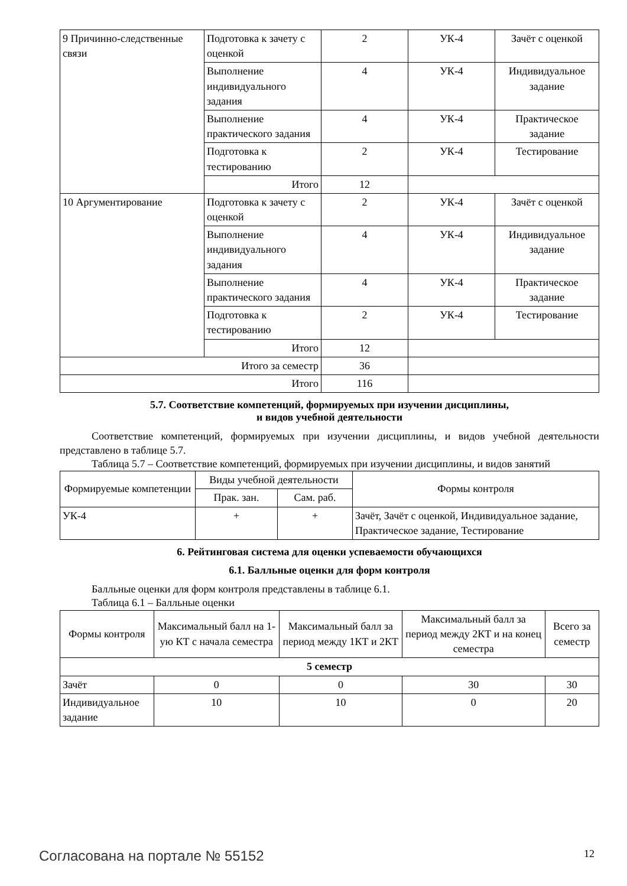| 9 Причинно-следственные связи | Подготовка к зачету с оценкой | 2 | УК-4 | Зачёт с оценкой |
| | Выполнение индивидуального задания | 4 | УК-4 | Индивидуальное задание |
| | Выполнение практического задания | 4 | УК-4 | Практическое задание |
| | Подготовка к тестированию | 2 | УК-4 | Тестирование |
| | Итого | 12 | | |
| 10 Аргументирование | Подготовка к зачету с оценкой | 2 | УК-4 | Зачёт с оценкой |
| | Выполнение индивидуального задания | 4 | УК-4 | Индивидуальное задание |
| | Выполнение практического задания | 4 | УК-4 | Практическое задание |
| | Подготовка к тестированию | 2 | УК-4 | Тестирование |
| | Итого | 12 | | |
| Итого за семестр | | 36 | | |
| Итого | | 116 | | |
5.7. Соответствие компетенций, формируемых при изучении дисциплины,
и видов учебной деятельности
Соответствие компетенций, формируемых при изучении дисциплины, и видов учебной деятельности представлено в таблице 5.7.
Таблица 5.7 – Соответствие компетенций, формируемых при изучении дисциплины, и видов занятий
| Формируемые компетенции | Виды учебной деятельности | | Формы контроля |
| --- | --- | --- | --- |
| | Прак. зан. | Сам. раб. | |
| УК-4 | + | + | Зачёт, Зачёт с оценкой, Индивидуальное задание, Практическое задание, Тестирование |
6. Рейтинговая система для оценки успеваемости обучающихся
6.1. Балльные оценки для форм контроля
Балльные оценки для форм контроля представлены в таблице 6.1.
Таблица 6.1 – Балльные оценки
| Формы контроля | Максимальный балл на 1-ую КТ с начала семестра | Максимальный балл за период между 1КТ и 2КТ | Максимальный балл за период между 2КТ и на конец семестра | Всего за семестр |
| --- | --- | --- | --- | --- |
| 5 семестр | | | | |
| Зачёт | 0 | 0 | 30 | 30 |
| Индивидуальное задание | 10 | 10 | 0 | 20 |
Согласована на портале № 55152 12